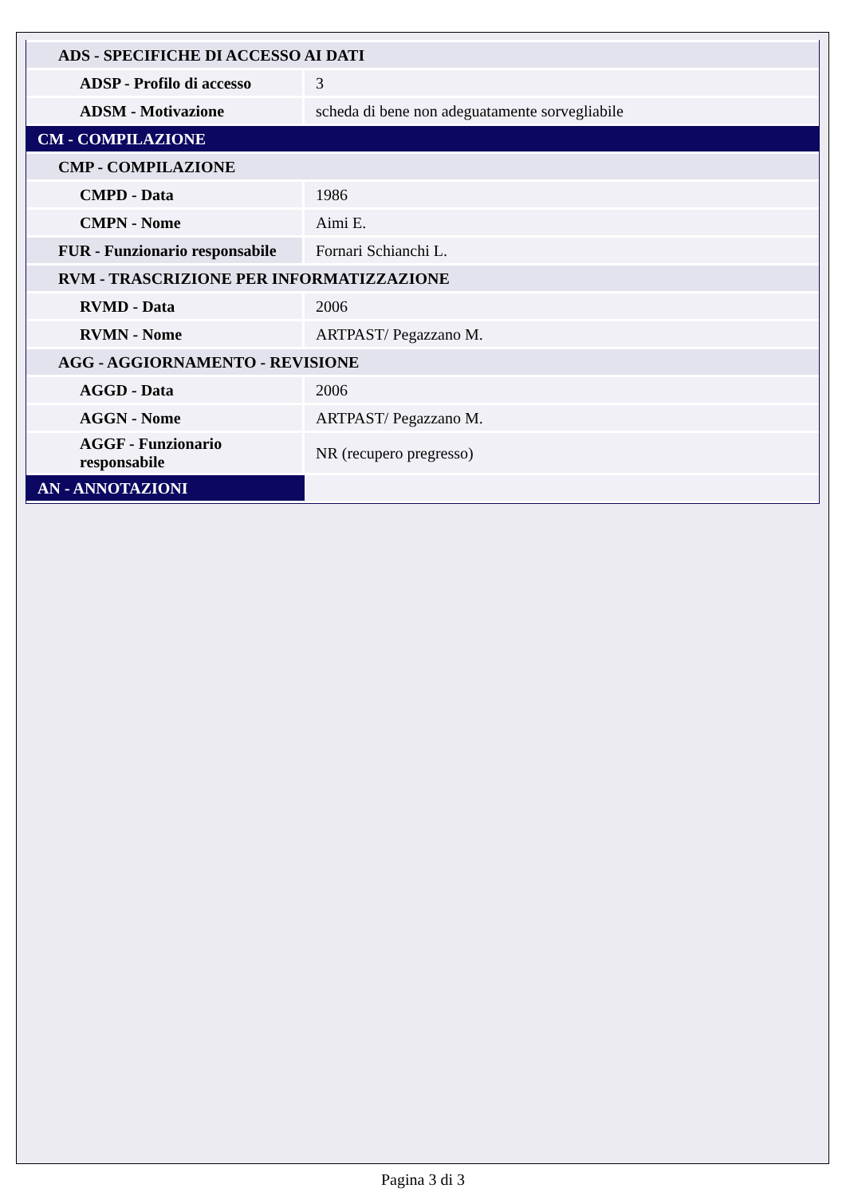| ADS - SPECIFICHE DI ACCESSO AI DATI | |
| ADSP - Profilo di accesso | 3 |
| ADSM - Motivazione | scheda di bene non adeguatamente sorvegliabile |
| CM - COMPILAZIONE | |
| CMP - COMPILAZIONE | |
| CMPD - Data | 1986 |
| CMPN - Nome | Aimi E. |
| FUR - Funzionario responsabile | Fornari Schianchi L. |
| RVM - TRASCRIZIONE PER INFORMATIZZAZIONE | |
| RVMD - Data | 2006 |
| RVMN - Nome | ARTPAST/ Pegazzano M. |
| AGG - AGGIORNAMENTO - REVISIONE | |
| AGGD - Data | 2006 |
| AGGN - Nome | ARTPAST/ Pegazzano M. |
| AGGF - Funzionario responsabile | NR (recupero pregresso) |
| AN - ANNOTAZIONI | |
Pagina 3 di 3